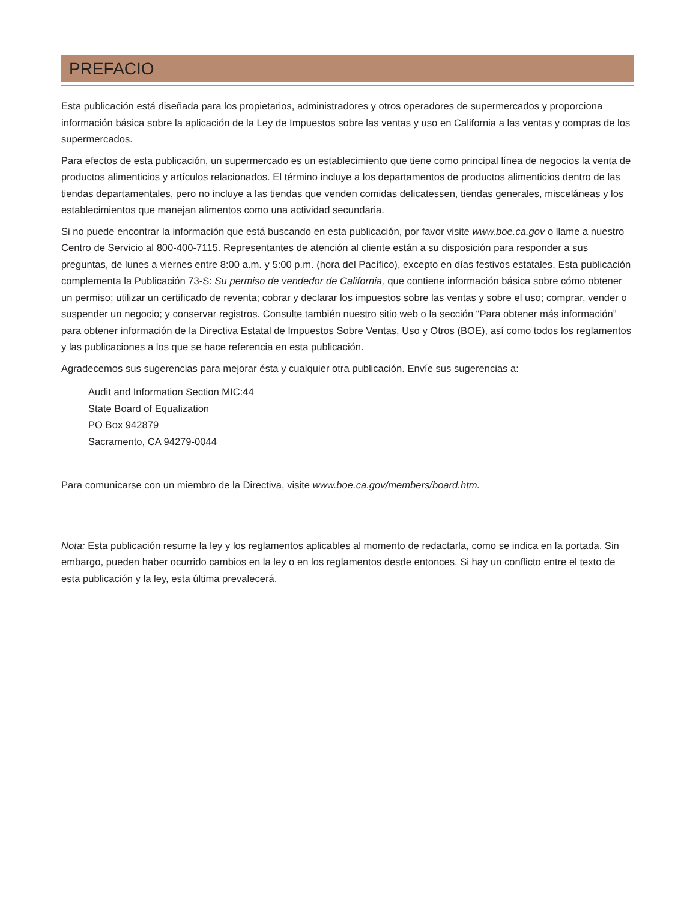PREFACIO
Esta publicación está diseñada para los propietarios, administradores y otros operadores de supermercados y proporciona información básica sobre la aplicación de la Ley de Impuestos sobre las ventas y uso en California a las ventas y compras de los supermercados.
Para efectos de esta publicación, un supermercado es un establecimiento que tiene como principal línea de negocios la venta de productos alimenticios y artículos relacionados. El término incluye a los departamentos de productos alimenticios dentro de las tiendas departamentales, pero no incluye a las tiendas que venden comidas delicatessen, tiendas generales, misceláneas y los establecimientos que manejan alimentos como una actividad secundaria.
Si no puede encontrar la información que está buscando en esta publicación, por favor visite www.boe.ca.gov o llame a nuestro Centro de Servicio al 800-400-7115. Representantes de atención al cliente están a su disposición para responder a sus preguntas, de lunes a viernes entre 8:00 a.m. y 5:00 p.m. (hora del Pacífico), excepto en días festivos estatales. Esta publicación complementa la Publicación 73-S: Su permiso de vendedor de California, que contiene información básica sobre cómo obtener un permiso; utilizar un certificado de reventa; cobrar y declarar los impuestos sobre las ventas y sobre el uso; comprar, vender o suspender un negocio; y conservar registros. Consulte también nuestro sitio web o la sección “Para obtener más información” para obtener información de la Directiva Estatal de Impuestos Sobre Ventas, Uso y Otros (BOE), así como todos los reglamentos y las publicaciones a los que se hace referencia en esta publicación.
Agradecemos sus sugerencias para mejorar ésta y cualquier otra publicación. Envíe sus sugerencias a:
Audit and Information Section MIC:44
State Board of Equalization
PO Box 942879
Sacramento, CA 94279-0044
Para comunicarse con un miembro de la Directiva, visite www.boe.ca.gov/members/board.htm.
Nota: Esta publicación resume la ley y los reglamentos aplicables al momento de redactarla, como se indica en la portada. Sin embargo, pueden haber ocurrido cambios en la ley o en los reglamentos desde entonces. Si hay un conflicto entre el texto de esta publicación y la ley, esta última prevalecerá.